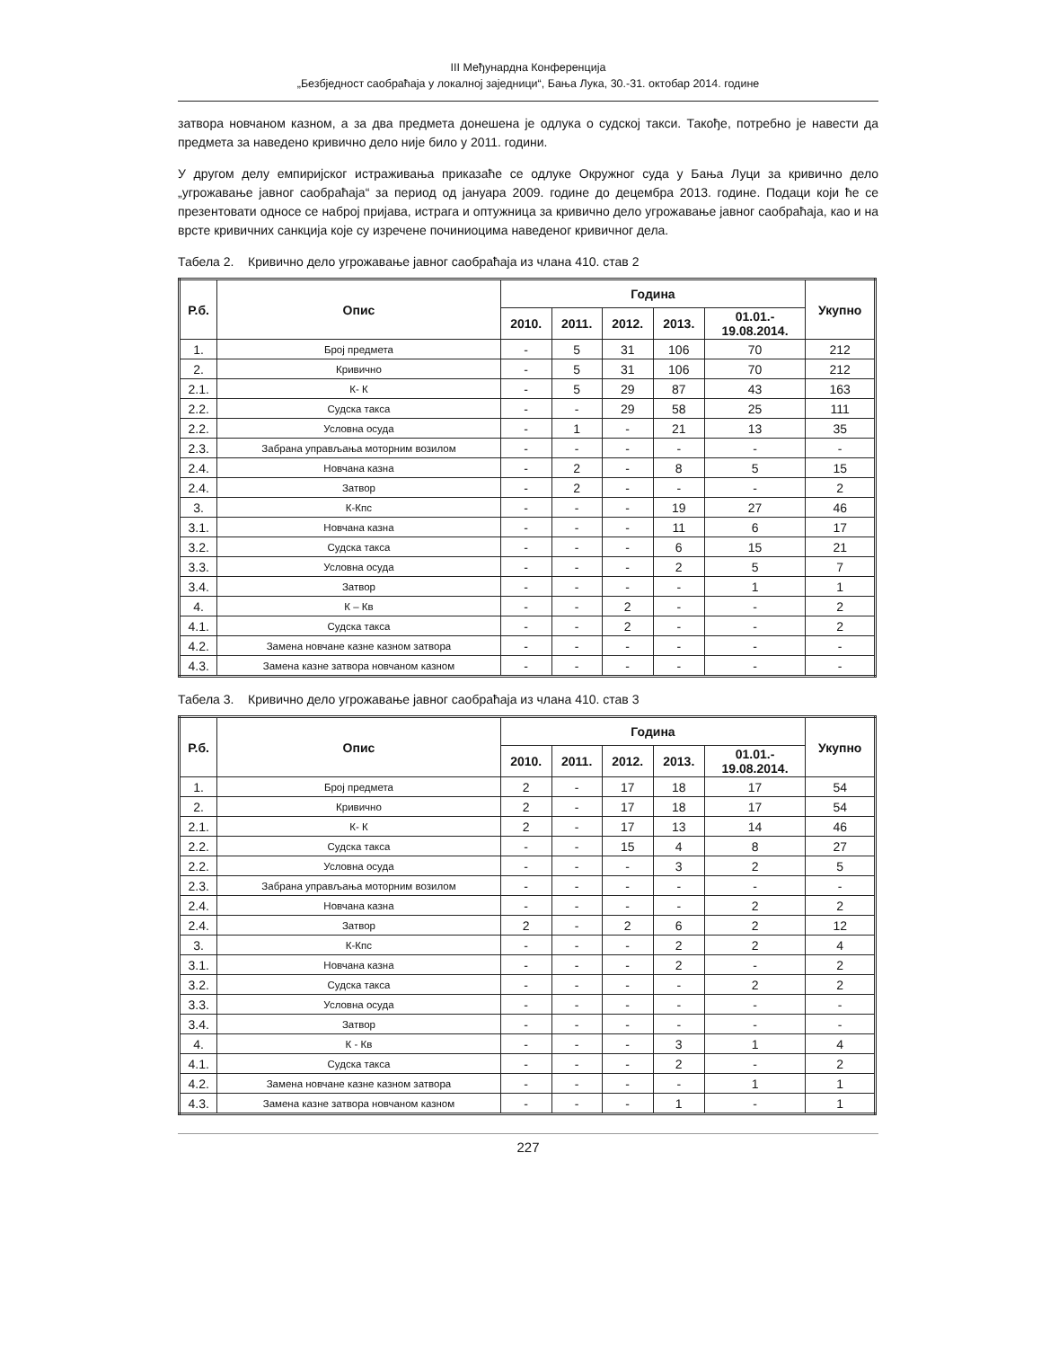III Међунардна Конференција
„Безбједност саобраћаја у локалној заједници“, Бања Лука, 30.-31. октобар 2014. године
затвора новчаном казном, а за два предмета донешена је одлука о судској такси. Такође, потребно је навести да предмета за наведено кривично дело није било у 2011. години.
У другом делу емпиријског истраживања приказаће се одлуке Окружног суда у Бања Луци за кривично дело „угрожавање јавног саобраћаја“ за период од јануара 2009. године до децембра 2013. године. Подаци који ће се презентовати односе се наброј пријава, истрага и оптужница за кривично дело угрожавање јавног саобраћаја, као и на врсте кривичних санкција које су изречене починиоцима наведеног кривичног дела.
Табела 2. Кривично дело угрожавање јавног саобраћаја из члана 410. став 2
| Р.б. | Опис | Година | | | | | Укупно |
| --- | --- | --- | --- | --- | --- | --- | --- |
| | | 2010. | 2011. | 2012. | 2013. | 01.01.- 19.08.2014. | |
| 1. | Број предмета | - | 5 | 31 | 106 | 70 | 212 |
| 2. | Кривично | - | 5 | 31 | 106 | 70 | 212 |
| 2.1. | К- К | - | 5 | 29 | 87 | 43 | 163 |
| 2.2. | Судска такса | - | - | 29 | 58 | 25 | 111 |
| 2.2. | Условна осуда | - | 1 | - | 21 | 13 | 35 |
| 2.3. | Забрана управљања моторним возилом | - | - | - | - | - | - |
| 2.4. | Новчана казна | - | 2 | - | 8 | 5 | 15 |
| 2.4. | Затвор | - | 2 | - | - | - | 2 |
| 3. | К-Кпс | - | - | - | 19 | 27 | 46 |
| 3.1. | Новчана казна | - | - | - | 11 | 6 | 17 |
| 3.2. | Судска такса | - | - | - | 6 | 15 | 21 |
| 3.3. | Условна осуда | - | - | - | 2 | 5 | 7 |
| 3.4. | Затвор | - | - | - | - | 1 | 1 |
| 4. | К – Кв | - | - | 2 | - | - | 2 |
| 4.1. | Судска такса | - | - | 2 | - | - | 2 |
| 4.2. | Замена новчане казне казном затвора | - | - | - | - | - | - |
| 4.3. | Замена казне затвора новчаном казном | - | - | - | - | - | - |
Табела 3. Кривично дело угрожавање јавног саобраћаја из члана 410. став 3
| Р.б. | Опис | Година | | | | | Укупно |
| --- | --- | --- | --- | --- | --- | --- | --- |
| | | 2010. | 2011. | 2012. | 2013. | 01.01.- 19.08.2014. | |
| 1. | Број предмета | 2 | - | 17 | 18 | 17 | 54 |
| 2. | Кривично | 2 | - | 17 | 18 | 17 | 54 |
| 2.1. | К- К | 2 | - | 17 | 13 | 14 | 46 |
| 2.2. | Судска такса | - | - | 15 | 4 | 8 | 27 |
| 2.2. | Условна осуда | - | - | - | 3 | 2 | 5 |
| 2.3. | Забрана управљања моторним возилом | - | - | - | - | - | - |
| 2.4. | Новчана казна | - | - | - | - | 2 | 2 |
| 2.4. | Затвор | 2 | - | 2 | 6 | 2 | 12 |
| 3. | К-Кпс | - | - | - | 2 | 2 | 4 |
| 3.1. | Новчана казна | - | - | - | 2 | - | 2 |
| 3.2. | Судска такса | - | - | - | - | 2 | 2 |
| 3.3. | Условна осуда | - | - | - | - | - | - |
| 3.4. | Затвор | - | - | - | - | - | - |
| 4. | К - Кв | - | - | - | 3 | 1 | 4 |
| 4.1. | Судска такса | - | - | - | 2 | - | 2 |
| 4.2. | Замена новчане казне казном затвора | - | - | - | - | 1 | 1 |
| 4.3. | Замена казне затвора новчаном казном | - | - | - | 1 | - | 1 |
227